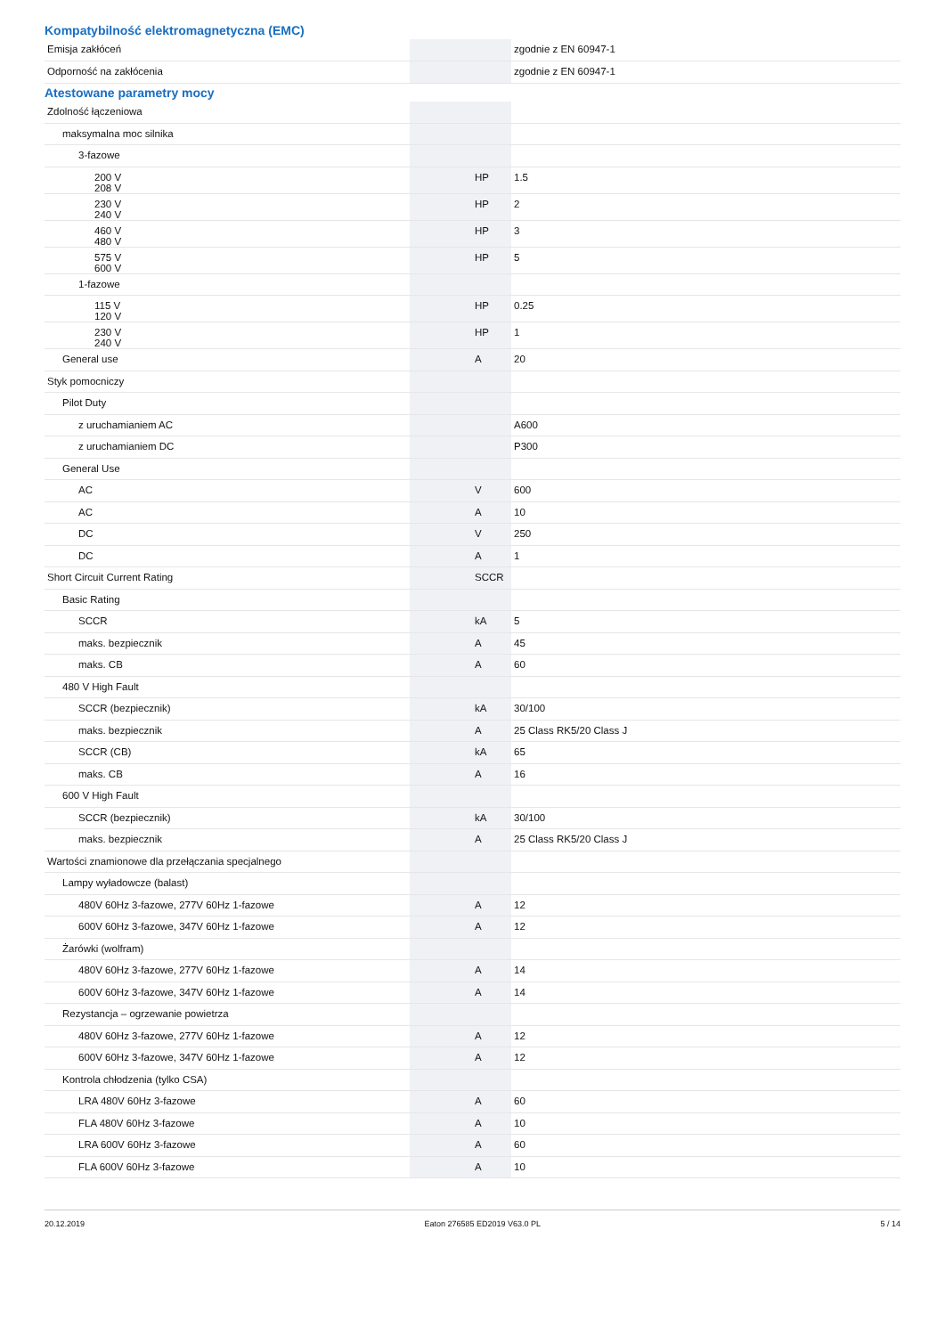Kompatybilność elektromagnetyczna (EMC)
| Emisja zakłóceń | | | zgodnie z EN 60947-1 |
| Odporność na zakłócenia | | | zgodnie z EN 60947-1 |
Atestowane parametry mocy
| Zdolność łączeniowa | | | |
| maksymalna moc silnika | | | |
| 3-fazowe | | | |
| 200 V 208 V | | HP | 1.5 |
| 230 V 240 V | | HP | 2 |
| 460 V 480 V | | HP | 3 |
| 575 V 600 V | | HP | 5 |
| 1-fazowe | | | |
| 115 V 120 V | | HP | 0.25 |
| 230 V 240 V | | HP | 1 |
| General use | | A | 20 |
| Styk pomocniczy | | | |
| Pilot Duty | | | |
| z uruchamianiem AC | | | A600 |
| z uruchamianiem DC | | | P300 |
| General Use | | | |
| AC | | V | 600 |
| AC | | A | 10 |
| DC | | V | 250 |
| DC | | A | 1 |
| Short Circuit Current Rating | | SCCR | |
| Basic Rating | | | |
| SCCR | | kA | 5 |
| maks. bezpiecznik | | A | 45 |
| maks. CB | | A | 60 |
| 480 V High Fault | | | |
| SCCR (bezpiecznik) | | kA | 30/100 |
| maks. bezpiecznik | | A | 25 Class RK5/20 Class J |
| SCCR (CB) | | kA | 65 |
| maks. CB | | A | 16 |
| 600 V High Fault | | | |
| SCCR (bezpiecznik) | | kA | 30/100 |
| maks. bezpiecznik | | A | 25 Class RK5/20 Class J |
| Wartości znamionowe dla przełączania specjalnego | | | |
| Lampy wyładowcze (balast) | | | |
| 480V 60Hz 3-fazowe, 277V 60Hz 1-fazowe | | A | 12 |
| 600V 60Hz 3-fazowe, 347V 60Hz 1-fazowe | | A | 12 |
| Żarówki (wolfram) | | | |
| 480V 60Hz 3-fazowe, 277V 60Hz 1-fazowe | | A | 14 |
| 600V 60Hz 3-fazowe, 347V 60Hz 1-fazowe | | A | 14 |
| Rezystancja – ogrzewanie powietrza | | | |
| 480V 60Hz 3-fazowe, 277V 60Hz 1-fazowe | | A | 12 |
| 600V 60Hz 3-fazowe, 347V 60Hz 1-fazowe | | A | 12 |
| Kontrola chłodzenia (tylko CSA) | | | |
| LRA 480V 60Hz 3-fazowe | | A | 60 |
| FLA 480V 60Hz 3-fazowe | | A | 10 |
| LRA 600V 60Hz 3-fazowe | | A | 60 |
| FLA 600V 60Hz 3-fazowe | | A | 10 |
20.12.2019 Eaton 276585 ED2019 V63.0 PL 5 / 14